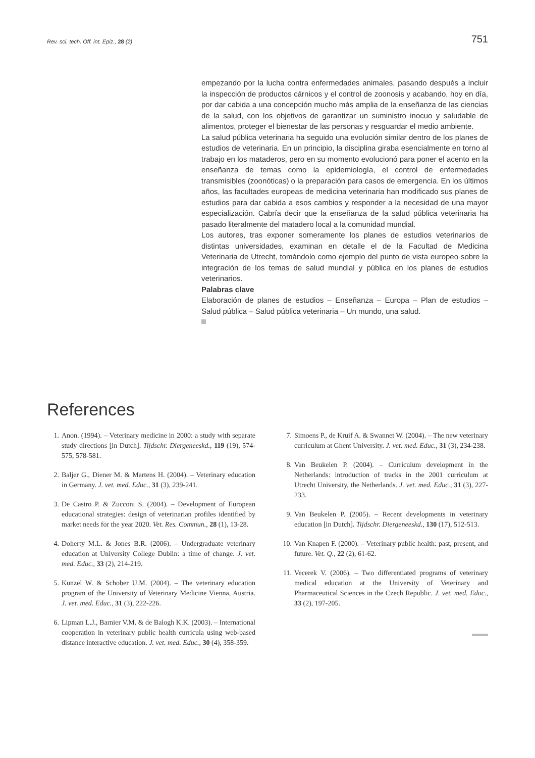Rev. sci. tech. Off. int. Epiz., 28 (2) 751
empezando por la lucha contra enfermedades animales, pasando después a incluir la inspección de productos cárnicos y el control de zoonosis y acabando, hoy en día, por dar cabida a una concepción mucho más amplia de la enseñanza de las ciencias de la salud, con los objetivos de garantizar un suministro inocuo y saludable de alimentos, proteger el bienestar de las personas y resguardar el medio ambiente.
La salud pública veterinaria ha seguido una evolución similar dentro de los planes de estudios de veterinaria. En un principio, la disciplina giraba esencialmente en torno al trabajo en los mataderos, pero en su momento evolucionó para poner el acento en la enseñanza de temas como la epidemiología, el control de enfermedades transmisibles (zoonóticas) o la preparación para casos de emergencia. En los últimos años, las facultades europeas de medicina veterinaria han modificado sus planes de estudios para dar cabida a esos cambios y responder a la necesidad de una mayor especialización. Cabría decir que la enseñanza de la salud pública veterinaria ha pasado literalmente del matadero local a la comunidad mundial.
Los autores, tras exponer someramente los planes de estudios veterinarios de distintas universidades, examinan en detalle el de la Facultad de Medicina Veterinaria de Utrecht, tomándolo como ejemplo del punto de vista europeo sobre la integración de los temas de salud mundial y pública en los planes de estudios veterinarios.
Palabras clave
Elaboración de planes de estudios – Enseñanza – Europa – Plan de estudios – Salud pública – Salud pública veterinaria – Un mundo, una salud.
References
1. Anon. (1994). – Veterinary medicine in 2000: a study with separate study directions [in Dutch]. Tijdschr. Diergeneeskd., 119 (19), 574-575, 578-581.
2. Baljer G., Diener M. & Martens H. (2004). – Veterinary education in Germany. J. vet. med. Educ., 31 (3), 239-241.
3. De Castro P. & Zucconi S. (2004). – Development of European educational strategies: design of veterinarian profiles identified by market needs for the year 2020. Vet. Res. Commun., 28 (1), 13-28.
4. Doherty M.L. & Jones B.R. (2006). – Undergraduate veterinary education at University College Dublin: a time of change. J. vet. med. Educ., 33 (2), 214-219.
5. Kunzel W. & Schober U.M. (2004). – The veterinary education program of the University of Veterinary Medicine Vienna, Austria. J. vet. med. Educ., 31 (3), 222-226.
6. Lipman L.J., Barnier V.M. & de Balogh K.K. (2003). – International cooperation in veterinary public health curricula using web-based distance interactive education. J. vet. med. Educ., 30 (4), 358-359.
7. Simoens P., de Kruif A. & Swannet W. (2004). – The new veterinary curriculum at Ghent University. J. vet. med. Educ., 31 (3), 234-238.
8. Van Beukelen P. (2004). – Curriculum development in the Netherlands: introduction of tracks in the 2001 curriculum at Utrecht University, the Netherlands. J. vet. med. Educ., 31 (3), 227-233.
9. Van Beukelen P. (2005). – Recent developments in veterinary education [in Dutch]. Tijdschr. Diergeneeskd., 130 (17), 512-513.
10. Van Knapen F. (2000). – Veterinary public health: past, present, and future. Vet. Q., 22 (2), 61-62.
11. Vecerek V. (2006). – Two differentiated programs of veterinary medical education at the University of Veterinary and Pharmaceutical Sciences in the Czech Republic. J. vet. med. Educ., 33 (2), 197-205.